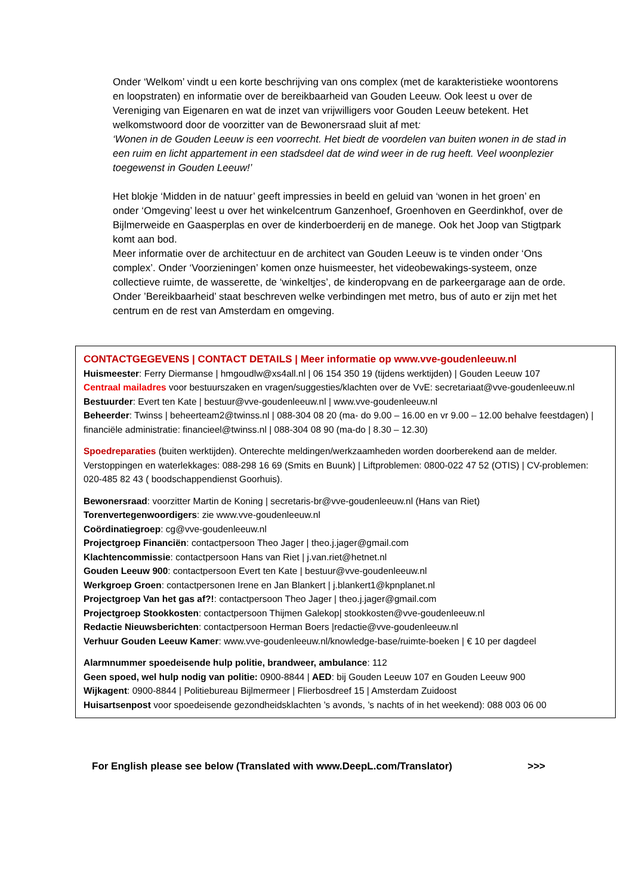Onder ‘Welkom’ vindt u een korte beschrijving van ons complex (met de karakteristieke woontorens en loopstraten) en informatie over de bereikbaarheid van Gouden Leeuw. Ook leest u over de Vereniging van Eigenaren en wat de inzet van vrijwilligers voor Gouden Leeuw betekent. Het welkomstwoord door de voorzitter van de Bewonersraad sluit af met:
‘Wonen in de Gouden Leeuw is een voorrecht. Het biedt de voordelen van buiten wonen in de stad in een ruim en licht appartement in een stadsdeel dat de wind weer in de rug heeft. Veel woonplezier toegewenst in Gouden Leeuw!’
Het blokje ‘Midden in de natuur’ geeft impressies in beeld en geluid van ‘wonen in het groen’ en onder ‘Omgeving’ leest u over het winkelcentrum Ganzenhoef, Groenhoven en Geerdinkhof, over de Bijlmerweide en Gaasperplas en over de kinderboerderij en de manege. Ook het Joop van Stigtpark komt aan bod.
Meer informatie over de architectuur en de architect van Gouden Leeuw is te vinden onder ‘Ons complex’. Onder ‘Voorzieningen’ komen onze huismeester, het videobewakings-systeem, onze collectieve ruimte, de wasserette, de ‘winkeltjes’, de kinderopvang en de parkeergarage aan de orde.
Onder ’Bereikbaarheid’ staat beschreven welke verbindingen met metro, bus of auto er zijn met het centrum en de rest van Amsterdam en omgeving.
CONTACTGEGEVENS | CONTACT DETAILS | Meer informatie op www.vve-goudenleeuw.nl
Huismeester: Ferry Diermanse | hmgoudlw@xs4all.nl | 06 154 350 19 (tijdens werktijden) | Gouden Leeuw 107
Centraal mailadres voor bestuurszaken en vragen/suggesties/klachten over de VvE: secretariaat@vve-goudenleeuw.nl
Bestuurder: Evert ten Kate | bestuur@vve-goudenleeuw.nl | www.vve-goudenleeuw.nl
Beheerder: Twinss | beheerteam2@twinss.nl | 088-304 08 20 (ma- do 9.00 – 16.00 en vr 9.00 – 12.00 behalve feestdagen) | financiële administratie: financieel@twinss.nl | 088-304 08 90 (ma-do | 8.30 – 12.30)
Spoedreparaties (buiten werktijden). Onterechte meldingen/werkzaamheden worden doorberekend aan de melder. Verstoppingen en waterlekkages: 088-298 16 69 (Smits en Buunk) | Liftproblemen: 0800-022 47 52 (OTIS) | CV-problemen: 020-485 82 43 ( boodschappendienst Goorhuis).
Bewonersraad: voorzitter Martin de Koning | secretaris-br@vve-goudenleeuw.nl (Hans van Riet)
Torenvertegenwoordigers: zie www.vve-goudenleeuw.nl
Coördinatiegroep: cg@vve-goudenleeuw.nl
Projectgroep Financiën: contactpersoon Theo Jager | theo.j.jager@gmail.com
Klachtencommissie: contactpersoon Hans van Riet | j.van.riet@hetnet.nl
Gouden Leeuw 900: contactpersoon Evert ten Kate | bestuur@vve-goudenleeuw.nl
Werkgroep Groen: contactpersonen Irene en Jan Blankert | j.blankert1@kpnplanet.nl
Projectgroep Van het gas af?!: contactpersoon Theo Jager | theo.j.jager@gmail.com
Projectgroep Stookkosten: contactpersoon Thijmen Galekop| stookkosten@vve-goudenleeuw.nl
Redactie Nieuwsberichten: contactpersoon Herman Boers |redactie@vve-goudenleeuw.nl
Verhuur Gouden Leeuw Kamer: www.vve-goudenleeuw.nl/knowledge-base/ruimte-boeken | € 10 per dagdeel
Alarmnummer spoedeisende hulp politie, brandweer, ambulance: 112
Geen spoed, wel hulp nodig van politie: 0900-8844 | AED: bij Gouden Leeuw 107 en Gouden Leeuw 900
Wijkagent: 0900-8844 | Politiebureau Bijlmermeer | Flierbosdreef 15 | Amsterdam Zuidoost
Huisartsenpost voor spoedeisende gezondheidsklachten ’s avonds, ’s nachts of in het weekend): 088 003 06 00
For English please see below (Translated with www.DeepL.com/Translator) >>>